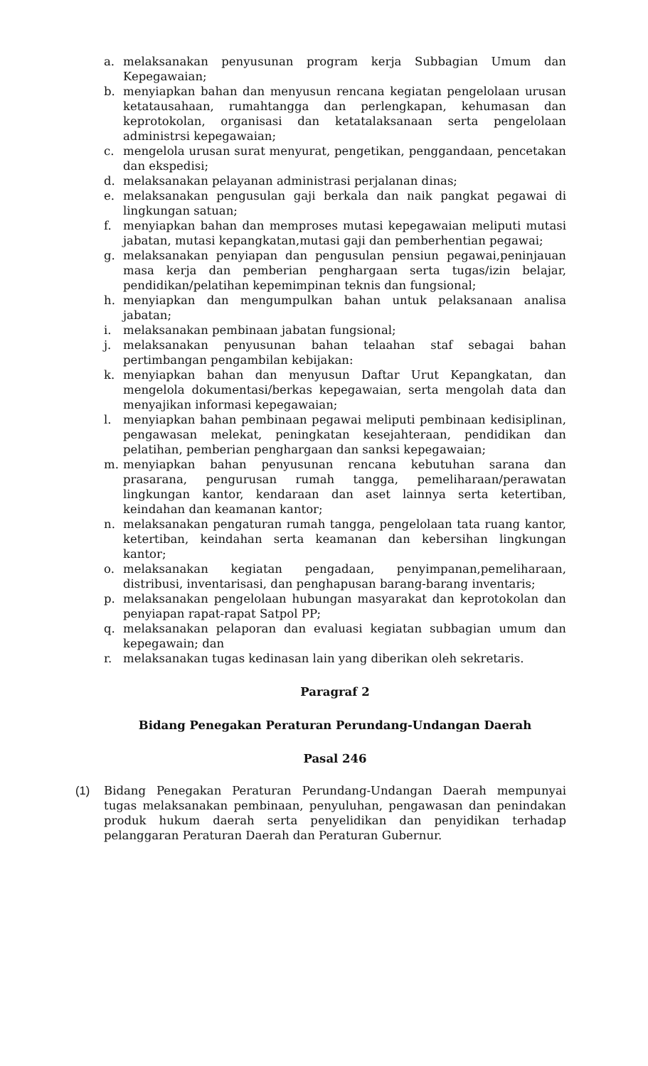a. melaksanakan penyusunan program kerja Subbagian Umum dan Kepegawaian;
b. menyiapkan bahan dan menyusun rencana kegiatan pengelolaan urusan ketatausahaan, rumahtangga dan perlengkapan, kehumasan dan keprotokolan, organisasi dan ketatalaksanaan serta pengelolaan administrsi kepegawaian;
c. mengelola urusan surat menyurat, pengetikan, penggandaan, pencetakan dan ekspedisi;
d. melaksanakan pelayanan administrasi perjalanan dinas;
e. melaksanakan pengusulan gaji berkala dan naik pangkat pegawai di lingkungan satuan;
f. menyiapkan bahan dan memproses mutasi kepegawaian meliputi mutasi jabatan, mutasi kepangkatan,mutasi gaji dan pemberhentian pegawai;
g. melaksanakan penyiapan dan pengusulan pensiun pegawai,peninjauan masa kerja dan pemberian penghargaan serta tugas/izin belajar, pendidikan/pelatihan kepemimpinan teknis dan fungsional;
h. menyiapkan dan mengumpulkan bahan untuk pelaksanaan analisa jabatan;
i. melaksanakan pembinaan jabatan fungsional;
j. melaksanakan penyusunan bahan telaahan staf sebagai bahan pertimbangan pengambilan kebijakan:
k. menyiapkan bahan dan menyusun Daftar Urut Kepangkatan, dan mengelola dokumentasi/berkas kepegawaian, serta mengolah data dan menyajikan informasi kepegawaian;
l. menyiapkan bahan pembinaan pegawai meliputi pembinaan kedisiplinan, pengawasan melekat, peningkatan kesejahteraan, pendidikan dan pelatihan, pemberian penghargaan dan sanksi kepegawaian;
m. menyiapkan bahan penyusunan rencana kebutuhan sarana dan prasarana, pengurusan rumah tangga, pemeliharaan/perawatan lingkungan kantor, kendaraan dan aset lainnya serta ketertiban, keindahan dan keamanan kantor;
n. melaksanakan pengaturan rumah tangga, pengelolaan tata ruang kantor, ketertiban, keindahan serta keamanan dan kebersihan lingkungan kantor;
o. melaksanakan kegiatan pengadaan, penyimpanan,pemeliharaan, distribusi, inventarisasi, dan penghapusan barang-barang inventaris;
p. melaksanakan pengelolaan hubungan masyarakat dan keprotokolan dan penyiapan rapat-rapat Satpol PP;
q. melaksanakan pelaporan dan evaluasi kegiatan subbagian umum dan kepegawain; dan
r. melaksanakan tugas kedinasan lain yang diberikan oleh sekretaris.
Paragraf 2
Bidang Penegakan Peraturan Perundang-Undangan Daerah
Pasal 246
(1) Bidang Penegakan Peraturan Perundang-Undangan Daerah mempunyai tugas melaksanakan pembinaan, penyuluhan, pengawasan dan penindakan produk hukum daerah serta penyelidikan dan penyidikan terhadap pelanggaran Peraturan Daerah dan Peraturan Gubernur.